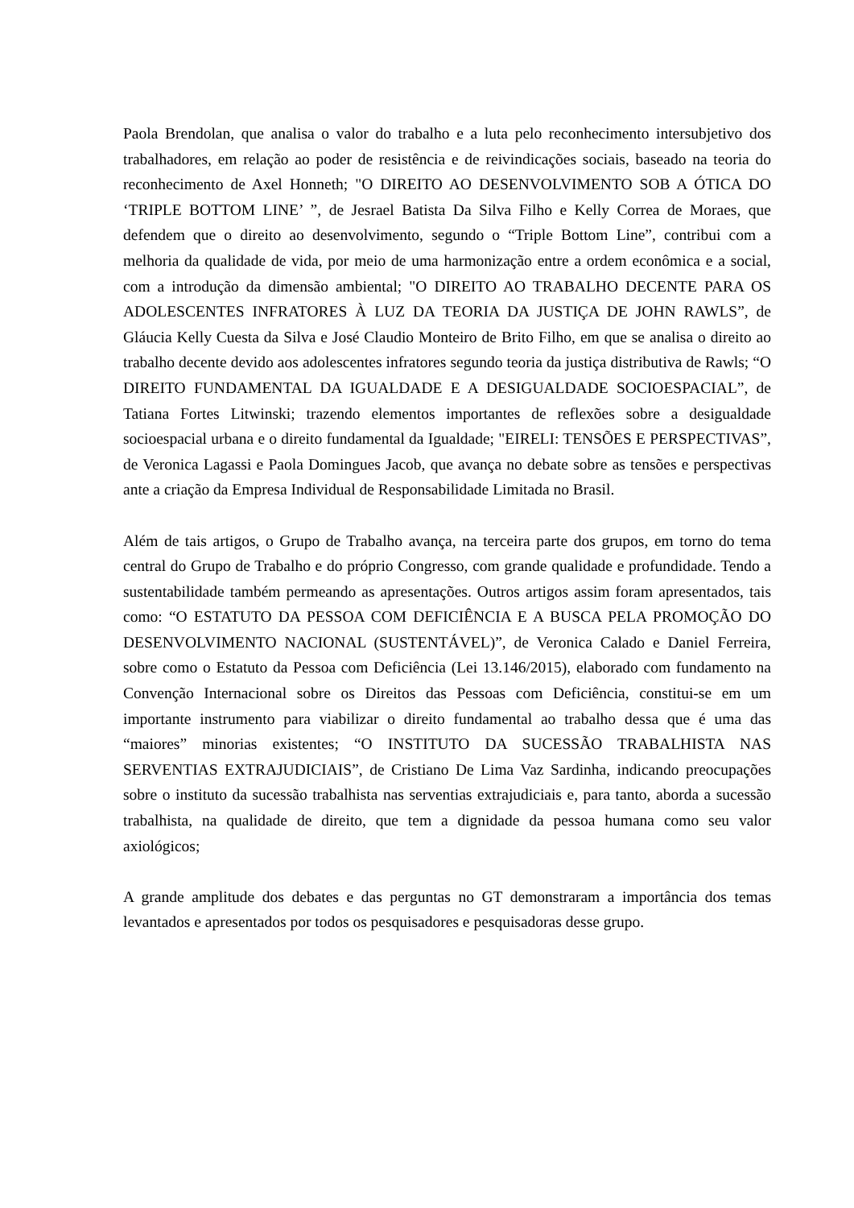Paola Brendolan, que analisa o valor do trabalho e a luta pelo reconhecimento intersubjetivo dos trabalhadores, em relação ao poder de resistência e de reivindicações sociais, baseado na teoria do reconhecimento de Axel Honneth; "O DIREITO AO DESENVOLVIMENTO SOB A ÓTICA DO ‘TRIPLE BOTTOM LINE’ ”, de Jesrael Batista Da Silva Filho e Kelly Correa de Moraes, que defendem que o direito ao desenvolvimento, segundo o “Triple Bottom Line”, contribui com a melhoria da qualidade de vida, por meio de uma harmonização entre a ordem econômica e a social, com a introdução da dimensão ambiental; "O DIREITO AO TRABALHO DECENTE PARA OS ADOLESCENTES INFRATORES À LUZ DA TEORIA DA JUSTIÇA DE JOHN RAWLS”, de Gláucia Kelly Cuesta da Silva e José Claudio Monteiro de Brito Filho, em que se analisa o direito ao trabalho decente devido aos adolescentes infratores segundo teoria da justiça distributiva de Rawls; “O DIREITO FUNDAMENTAL DA IGUALDADE E A DESIGUALDADE SOCIOESPACIAL”, de Tatiana Fortes Litwinski; trazendo elementos importantes de reflexões sobre a desigualdade socioespacial urbana e o direito fundamental da Igualdade; "EIRELI: TENSÕES E PERSPECTIVAS”, de Veronica Lagassi e Paola Domingues Jacob, que avança no debate sobre as tensões e perspectivas ante a criação da Empresa Individual de Responsabilidade Limitada no Brasil.
Além de tais artigos, o Grupo de Trabalho avança, na terceira parte dos grupos, em torno do tema central do Grupo de Trabalho e do próprio Congresso, com grande qualidade e profundidade. Tendo a sustentabilidade também permeando as apresentações. Outros artigos assim foram apresentados, tais como: “O ESTATUTO DA PESSOA COM DEFICIÊNCIA E A BUSCA PELA PROMOÇÃO DO DESENVOLVIMENTO NACIONAL (SUSTENTÁVEL)”, de Veronica Calado e Daniel Ferreira, sobre como o Estatuto da Pessoa com Deficiência (Lei 13.146/2015), elaborado com fundamento na Convenção Internacional sobre os Direitos das Pessoas com Deficiência, constitui-se em um importante instrumento para viabilizar o direito fundamental ao trabalho dessa que é uma das “maiores” minorias existentes; “O INSTITUTO DA SUCESSÃO TRABALHISTA NAS SERVENTIAS EXTRAJUDICIAIS”, de Cristiano De Lima Vaz Sardinha, indicando preocupações sobre o instituto da sucessão trabalhista nas serventias extrajudiciais e, para tanto, aborda a sucessão trabalhista, na qualidade de direito, que tem a dignidade da pessoa humana como seu valor axiológicos;
A grande amplitude dos debates e das perguntas no GT demonstraram a importância dos temas levantados e apresentados por todos os pesquisadores e pesquisadoras desse grupo.